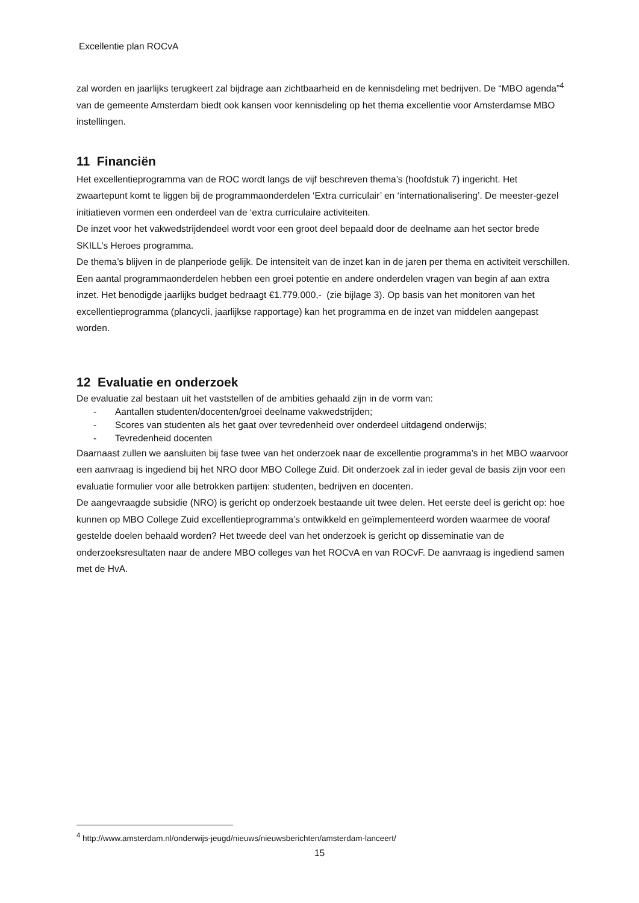Excellentie plan ROCvA
zal worden en jaarlijks terugkeert zal bijdrage aan zichtbaarheid en de kennisdeling met bedrijven. De “MBO agenda”<sup>4</sup> van de gemeente Amsterdam biedt ook kansen voor kennisdeling op het thema excellentie voor Amsterdamse MBO instellingen.
11 Financiën
Het excellentieprogramma van de ROC wordt langs de vijf beschreven thema’s (hoofdstuk 7) ingericht. Het zwaartepunt komt te liggen bij de programmaonderdelen ‘Extra curriculair’ en ‘internationalisering’. De meester-gezel initiatieven vormen een onderdeel van de ‘extra curriculaire activiteiten.
De inzet voor het vakwedstrijdendeel wordt voor een groot deel bepaald door de deelname aan het sector brede SKILL’s Heroes programma.
De thema’s blijven in de planperiode gelijk. De intensiteit van de inzet kan in de jaren per thema en activiteit verschillen. Een aantal programmaonderdelen hebben een groei potentie en andere onderdelen vragen van begin af aan extra inzet. Het benodigde jaarlijks budget bedraagt €1.779.000,- (zie bijlage 3). Op basis van het monitoren van het excellentieprogramma (plancycli, jaarlijkse rapportage) kan het programma en de inzet van middelen aangepast worden.
12 Evaluatie en onderzoek
De evaluatie zal bestaan uit het vaststellen of de ambities gehaald zijn in de vorm van:
- Aantallen studenten/docenten/groei deelname vakwedstrijden;
- Scores van studenten als het gaat over tevredenheid over onderdeel uitdagend onderwijs;
- Tevredenheid docenten
Daarnaast zullen we aansluiten bij fase twee van het onderzoek naar de excellentie programma’s in het MBO waarvoor een aanvraag is ingediend bij het NRO door MBO College Zuid. Dit onderzoek zal in ieder geval de basis zijn voor een evaluatie formulier voor alle betrokken partijen: studenten, bedrijven en docenten.
De aangevraagde subsidie (NRO) is gericht op onderzoek bestaande uit twee delen. Het eerste deel is gericht op: hoe kunnen op MBO College Zuid excellentieprogramma’s ontwikkeld en geïmplementeerd worden waarmee de vooraf gestelde doelen behaald worden? Het tweede deel van het onderzoek is gericht op disseminatie van de onderzoeksresultaten naar de andere MBO colleges van het ROCvA en van ROCvF. De aanvraag is ingediend samen met de HvA.
<sup>4</sup> http://www.amsterdam.nl/onderwijs-jeugd/nieuws/nieuwsberichten/amsterdam-lanceert/
15